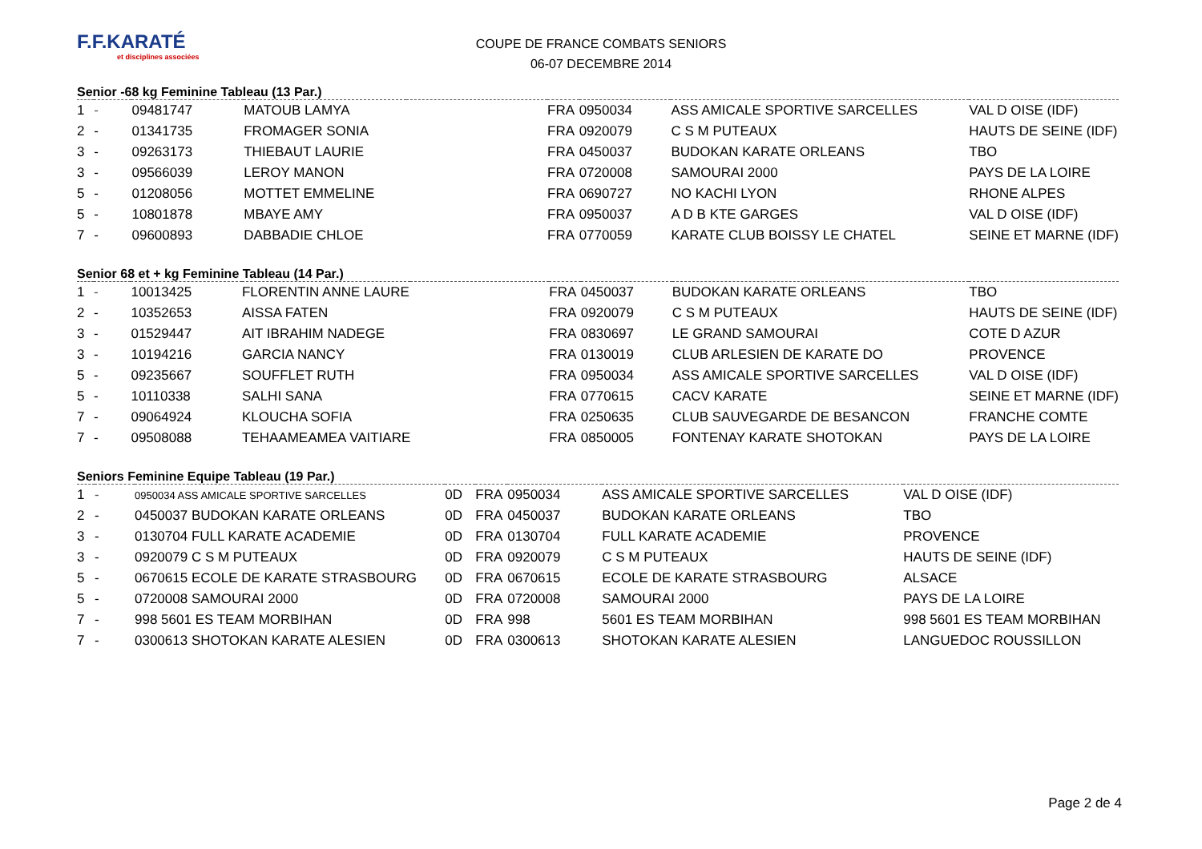F.F.KARATÉ
et disciplines associées
COUPE DE FRANCE COMBATS SENIORS
06-07 DECEMBRE 2014
Senior -68 kg Feminine Tableau (13 Par.)
| 1 | - | 09481747 | MATOUB LAMYA | | FRA | 0950034 | ASS AMICALE SPORTIVE SARCELLES | VAL D OISE (IDF) |
| 2 | - | 01341735 | FROMAGER SONIA | | FRA | 0920079 | C S M PUTEAUX | HAUTS DE SEINE (IDF) |
| 3 | - | 09263173 | THIEBAUT LAURIE | | FRA | 0450037 | BUDOKAN KARATE ORLEANS | TBO |
| 3 | - | 09566039 | LEROY MANON | | FRA | 0720008 | SAMOURAI 2000 | PAYS DE LA LOIRE |
| 5 | - | 01208056 | MOTTET EMMELINE | | FRA | 0690727 | NO KACHI LYON | RHONE ALPES |
| 5 | - | 10801878 | MBAYE AMY | | FRA | 0950037 | A D B KTE GARGES | VAL D OISE (IDF) |
| 7 | - | 09600893 | DABBADIE CHLOE | | FRA | 0770059 | KARATE CLUB BOISSY LE CHATEL | SEINE ET MARNE (IDF) |
Senior 68 et + kg Feminine Tableau (14 Par.)
| 1 | - | 10013425 | FLORENTIN ANNE LAURE | | FRA | 0450037 | BUDOKAN KARATE ORLEANS | TBO |
| 2 | - | 10352653 | AISSA FATEN | | FRA | 0920079 | C S M PUTEAUX | HAUTS DE SEINE (IDF) |
| 3 | - | 01529447 | AIT IBRAHIM NADEGE | | FRA | 0830697 | LE GRAND SAMOURAI | COTE D AZUR |
| 3 | - | 10194216 | GARCIA NANCY | | FRA | 0130019 | CLUB ARLESIEN DE KARATE DO | PROVENCE |
| 5 | - | 09235667 | SOUFFLET RUTH | | FRA | 0950034 | ASS AMICALE SPORTIVE SARCELLES | VAL D OISE (IDF) |
| 5 | - | 10110338 | SALHI SANA | | FRA | 0770615 | CACV KARATE | SEINE ET MARNE (IDF) |
| 7 | - | 09064924 | KLOUCHA SOFIA | | FRA | 0250635 | CLUB SAUVEGARDE DE BESANCON | FRANCHE COMTE |
| 7 | - | 09508088 | TEHAAMEAMEA VAITIARE | | FRA | 0850005 | FONTENAY KARATE SHOTOKAN | PAYS DE LA LOIRE |
Seniors Feminine Equipe Tableau (19 Par.)
| 1 | - | 0950034 ASS AMICALE SPORTIVE SARCELLES | 0D | FRA | 0950034 | ASS AMICALE SPORTIVE SARCELLES | VAL D OISE (IDF) |
| 2 | - | 0450037 BUDOKAN KARATE ORLEANS | 0D | FRA | 0450037 | BUDOKAN KARATE ORLEANS | TBO |
| 3 | - | 0130704 FULL KARATE ACADEMIE | 0D | FRA | 0130704 | FULL KARATE ACADEMIE | PROVENCE |
| 3 | - | 0920079 C S M PUTEAUX | 0D | FRA | 0920079 | C S M PUTEAUX | HAUTS DE SEINE (IDF) |
| 5 | - | 0670615 ECOLE DE KARATE STRASBOURG | 0D | FRA | 0670615 | ECOLE DE KARATE STRASBOURG | ALSACE |
| 5 | - | 0720008 SAMOURAI 2000 | 0D | FRA | 0720008 | SAMOURAI 2000 | PAYS DE LA LOIRE |
| 7 | - | 998 5601 ES TEAM MORBIHAN | 0D | FRA | 998 | 5601 ES TEAM MORBIHAN | 998 5601 ES TEAM MORBIHAN |
| 7 | - | 0300613 SHOTOKAN KARATE ALESIEN | 0D | FRA | 0300613 | SHOTOKAN KARATE ALESIEN | LANGUEDOC ROUSSILLON |
Page 2 de 4